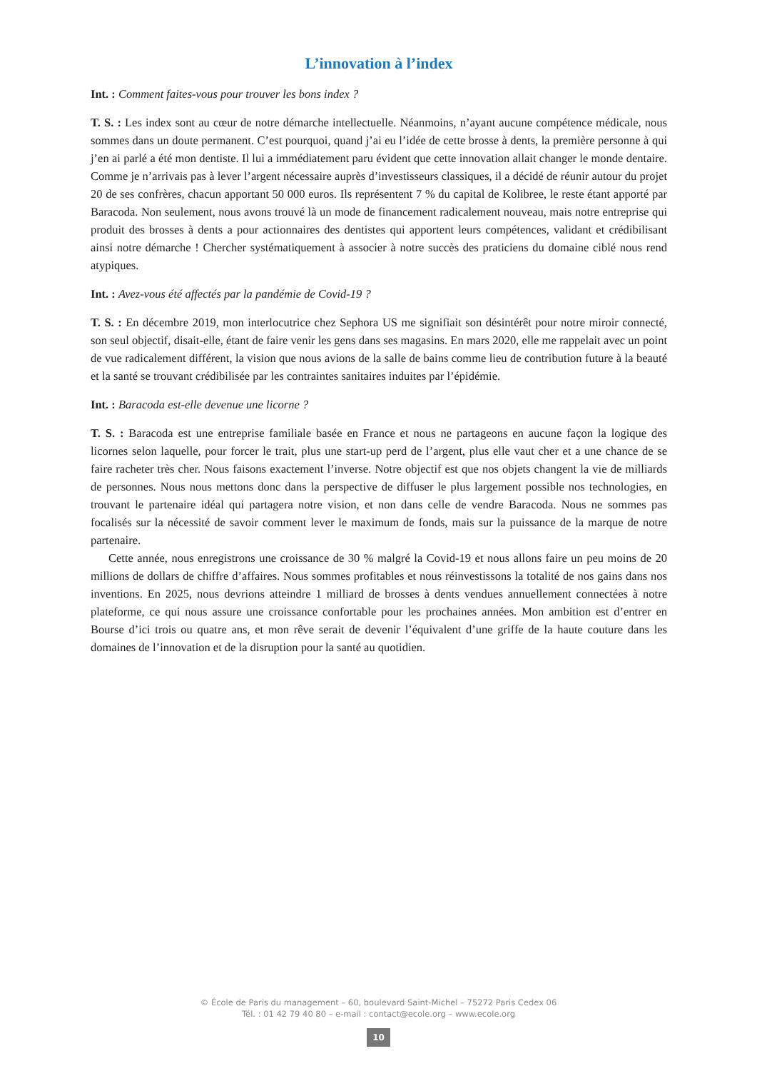L’innovation à l’index
Int. : Comment faites-vous pour trouver les bons index ?
T. S. : Les index sont au cœur de notre démarche intellectuelle. Néanmoins, n’ayant aucune compétence médicale, nous sommes dans un doute permanent. C’est pourquoi, quand j’ai eu l’idée de cette brosse à dents, la première personne à qui j’en ai parlé a été mon dentiste. Il lui a immédiatement paru évident que cette innovation allait changer le monde dentaire. Comme je n’arrivais pas à lever l’argent nécessaire auprès d’investisseurs classiques, il a décidé de réunir autour du projet 20 de ses confrères, chacun apportant 50 000 euros. Ils représentent 7 % du capital de Kolibree, le reste étant apporté par Baracoda. Non seulement, nous avons trouvé là un mode de financement radicalement nouveau, mais notre entreprise qui produit des brosses à dents a pour actionnaires des dentistes qui apportent leurs compétences, validant et crédibilisant ainsi notre démarche ! Chercher systématiquement à associer à notre succès des praticiens du domaine ciblé nous rend atypiques.
Int. : Avez-vous été affectés par la pandémie de Covid-19 ?
T. S. : En décembre 2019, mon interlocutrice chez Sephora US me signifiait son désintérêt pour notre miroir connecté, son seul objectif, disait-elle, étant de faire venir les gens dans ses magasins. En mars 2020, elle me rappelait avec un point de vue radicalement différent, la vision que nous avions de la salle de bains comme lieu de contribution future à la beauté et la santé se trouvant crédibilisée par les contraintes sanitaires induites par l’épidémie.
Int. : Baracoda est-elle devenue une licorne ?
T. S. : Baracoda est une entreprise familiale basée en France et nous ne partageons en aucune façon la logique des licornes selon laquelle, pour forcer le trait, plus une start-up perd de l’argent, plus elle vaut cher et a une chance de se faire racheter très cher. Nous faisons exactement l’inverse. Notre objectif est que nos objets changent la vie de milliards de personnes. Nous nous mettons donc dans la perspective de diffuser le plus largement possible nos technologies, en trouvant le partenaire idéal qui partagera notre vision, et non dans celle de vendre Baracoda. Nous ne sommes pas focalisés sur la nécessité de savoir comment lever le maximum de fonds, mais sur la puissance de la marque de notre partenaire.
Cette année, nous enregistrons une croissance de 30 % malgré la Covid-19 et nous allons faire un peu moins de 20 millions de dollars de chiffre d’affaires. Nous sommes profitables et nous réinvestissons la totalité de nos gains dans nos inventions. En 2025, nous devrions atteindre 1 milliard de brosses à dents vendues annuellement connectées à notre plateforme, ce qui nous assure une croissance confortable pour les prochaines années. Mon ambition est d’entrer en Bourse d’ici trois ou quatre ans, et mon rêve serait de devenir l’équivalent d’une griffe de la haute couture dans les domaines de l’innovation et de la disruption pour la santé au quotidien.
© École de Paris du management – 60, boulevard Saint-Michel – 75272 Paris Cedex 06
Tél. : 01 42 79 40 80 – e-mail : contact@ecole.org – www.ecole.org
10